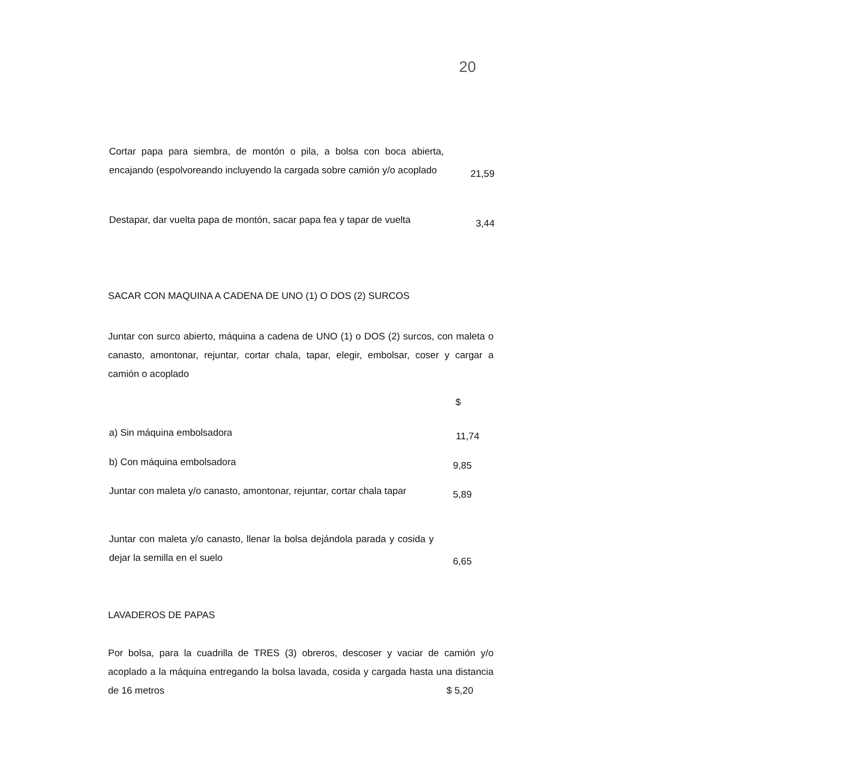20
Cortar papa para siembra, de montón o pila, a bolsa con boca abierta, encajando (espolvoreando incluyendo la cargada sobre camión y/o acoplado
21,59
Destapar, dar vuelta papa de montón, sacar papa fea y tapar de vuelta
3,44
SACAR CON MAQUINA A CADENA DE UNO (1) O DOS (2) SURCOS
Juntar con surco abierto, máquina a cadena de UNO (1) o DOS (2) surcos, con maleta o canasto, amontonar, rejuntar, cortar chala, tapar, elegir, embolsar, coser y cargar a camión o acoplado
$
a) Sin máquina embolsadora
11,74
b) Con máquina embolsadora
9,85
Juntar con maleta y/o canasto, amontonar, rejuntar, cortar chala tapar
5,89
Juntar con maleta y/o canasto, llenar la bolsa dejándola parada y cosida y dejar la semilla en el suelo
6,65
LAVADEROS DE PAPAS
Por bolsa, para la cuadrilla de TRES (3) obreros, descoser y vaciar de camión y/o acoplado a la máquina entregando la bolsa lavada, cosida y cargada hasta una distancia de 16 metros $ 5,20